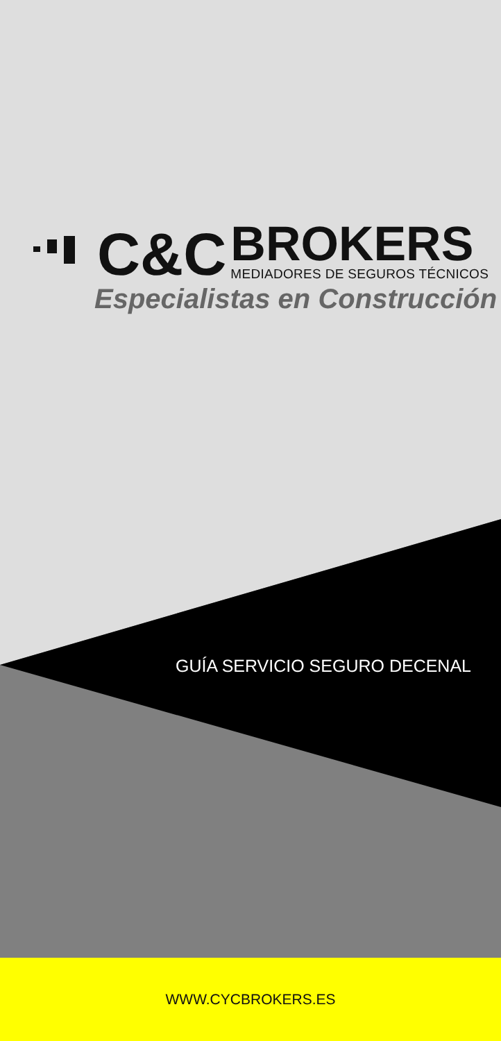C&C
BROKERS
MEDIADORES DE SEGUROS TÉCNICOS
Especialistas en Construcción
GUÍA SERVICIO SEGURO DECENAL
WWW.CYCBROKERS.ES